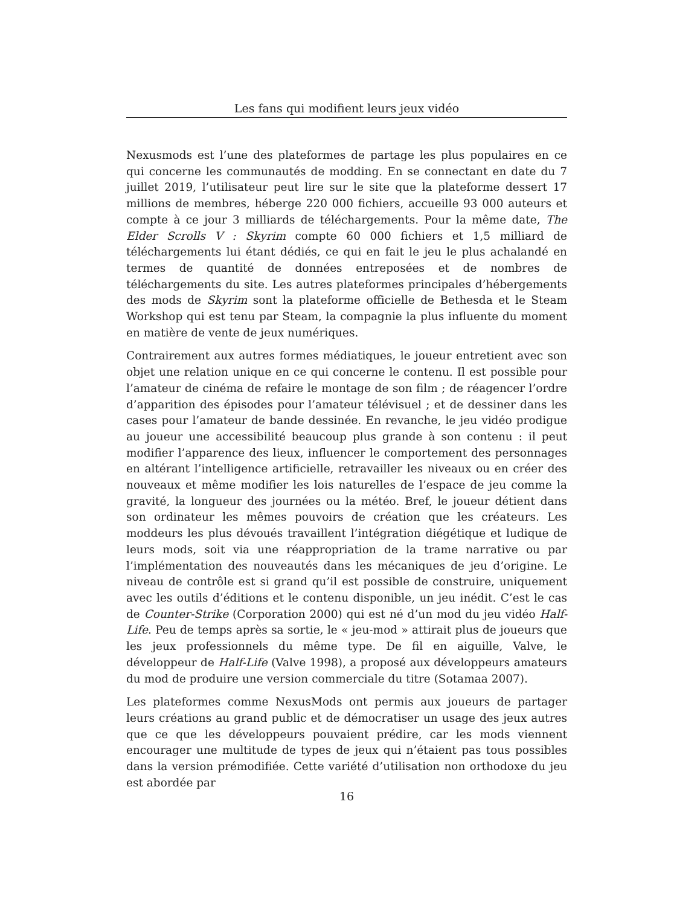Les fans qui modifient leurs jeux vidéo
Nexusmods est l’une des plateformes de partage les plus populaires en ce qui concerne les communautés de modding. En se connectant en date du 7 juillet 2019, l’utilisateur peut lire sur le site que la plateforme dessert 17 millions de membres, héberge 220 000 fichiers, accueille 93 000 auteurs et compte à ce jour 3 milliards de téléchargements. Pour la même date, The Elder Scrolls V : Skyrim compte 60 000 fichiers et 1,5 milliard de téléchargements lui étant dédiés, ce qui en fait le jeu le plus achalandé en termes de quantité de données entreposées et de nombres de téléchargements du site. Les autres plateformes principales d’hébergements des mods de Skyrim sont la plateforme officielle de Bethesda et le Steam Workshop qui est tenu par Steam, la compagnie la plus influente du moment en matière de vente de jeux numériques.
Contrairement aux autres formes médiatiques, le joueur entretient avec son objet une relation unique en ce qui concerne le contenu. Il est possible pour l’amateur de cinéma de refaire le montage de son film ; de réagencer l’ordre d’apparition des épisodes pour l’amateur télévisuel ; et de dessiner dans les cases pour l’amateur de bande dessinée. En revanche, le jeu vidéo prodigue au joueur une accessibilité beaucoup plus grande à son contenu : il peut modifier l’apparence des lieux, influencer le comportement des personnages en altérant l’intelligence artificielle, retravailler les niveaux ou en créer des nouveaux et même modifier les lois naturelles de l’espace de jeu comme la gravité, la longueur des journées ou la météo. Bref, le joueur détient dans son ordinateur les mêmes pouvoirs de création que les créateurs. Les moddeurs les plus dévoués travaillent l’intégration diégétique et ludique de leurs mods, soit via une réappropriation de la trame narrative ou par l’implémentation des nouveautés dans les mécaniques de jeu d’origine. Le niveau de contrôle est si grand qu’il est possible de construire, uniquement avec les outils d’éditions et le contenu disponible, un jeu inédit. C’est le cas de Counter-Strike (Corporation 2000) qui est né d’un mod du jeu vidéo Half-Life. Peu de temps après sa sortie, le « jeu-mod » attirait plus de joueurs que les jeux professionnels du même type. De fil en aiguille, Valve, le développeur de Half-Life (Valve 1998), a proposé aux développeurs amateurs du mod de produire une version commerciale du titre (Sotamaa 2007).
Les plateformes comme NexusMods ont permis aux joueurs de partager leurs créations au grand public et de démocratiser un usage des jeux autres que ce que les développeurs pouvaient prédire, car les mods viennent encourager une multitude de types de jeux qui n’étaient pas tous possibles dans la version prémodifiée. Cette variété d’utilisation non orthodoxe du jeu est abordée par
16